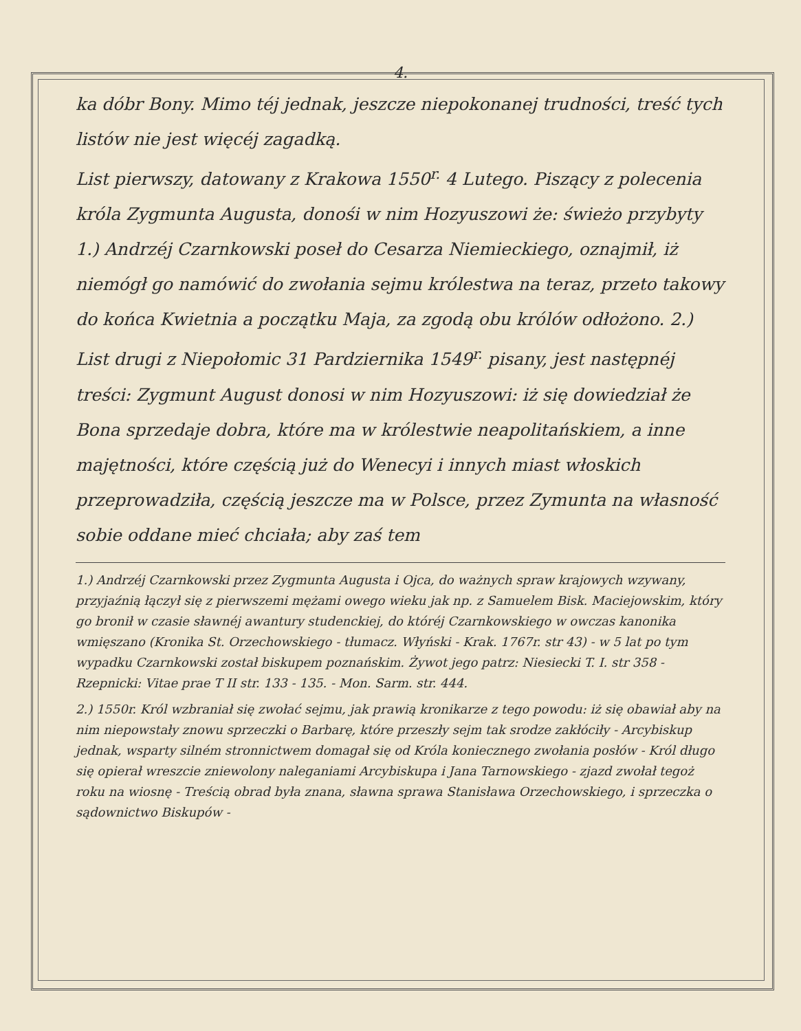4.
ka dóbr Bony. Mimo téj jednak, jeszcze niepokonanej trudności, treść tych listów nie jest więcéj zagadką.
List pierwszy, datowany z Krakowa 1550<sup>r.</sup> 4 Lutego. Piszący z polecenia króla Zygmunta Augusta, donośi w nim Hozyuszowi że: świeżo przybyty 1.) Andrzéj Czarnkowski poseł do Cesarza Niemieckiego, oznajmił, iż niemógł go namówić do zwołania sejmu królestwa na teraz, przeto takowy do końca Kwietnia a początku Maja, za zgodą obu królów odłożono. 2.)
List drugi z Niepołomic 31 Pardziernika 1549<sup>r.</sup> pisany, jest następnéj treści: Zygmunt August donosi w nim Hozyuszowi: iż się dowiedział że Bona sprzedaje dobra, które ma w królestwie neapolitańskiem, a inne majętności, które częścią już do Wenecyi i innych miast włoskich przeprowadziła, częścią jeszcze ma w Polsce, przez Zymunta na własność sobie oddane mieć chciała; aby zaś tem
1.) Andrzéj Czarnkowski przez Zygmunta Augusta i Ojca, do ważnych spraw krajowych wzywany, przyjaźnią łączył się z pierwszemi mężami owego wieku jak np. z Samuelem Bisk. Maciejowskim, który go bronił w czasie sławnéj awantury studenckiej, do któréj Czarnkowskiego w owczas kanonika wmięszano (Kronika St. Orzechowskiego - tłumacz. Włyński - Krak. 1767r. str 43) - w 5 lat po tym wypadku Czarnkowski został biskupem poznańskim. Żywot jego patrz: Niesiecki T. I. str 358 - Rzepnicki: Vitae prae T II str. 133 - 135. - Mon. Sarm. str. 444.
2.) 1550r. Król wzbraniał się zwołać sejmu, jak prawią kronikarze z tego powodu: iż się obawiał aby na nim niepowstały znowu sprzeczki o Barbarę, które przeszły sejm tak srodze zakłóciły - Arcybiskup jednak, wsparty silném stronnictwem domagał się od Króla koniecznego zwołania posłów - Król długo się opierał wreszcie zniewolony naleganiami Arcybiskupa i Jana Tarnowskiego - zjazd zwołał tegoż roku na wiosnę - Treścią obrad była znana, sławna sprawa Stanisława Orzechowskiego, i sprzeczka o sądownictwo Biskupów -